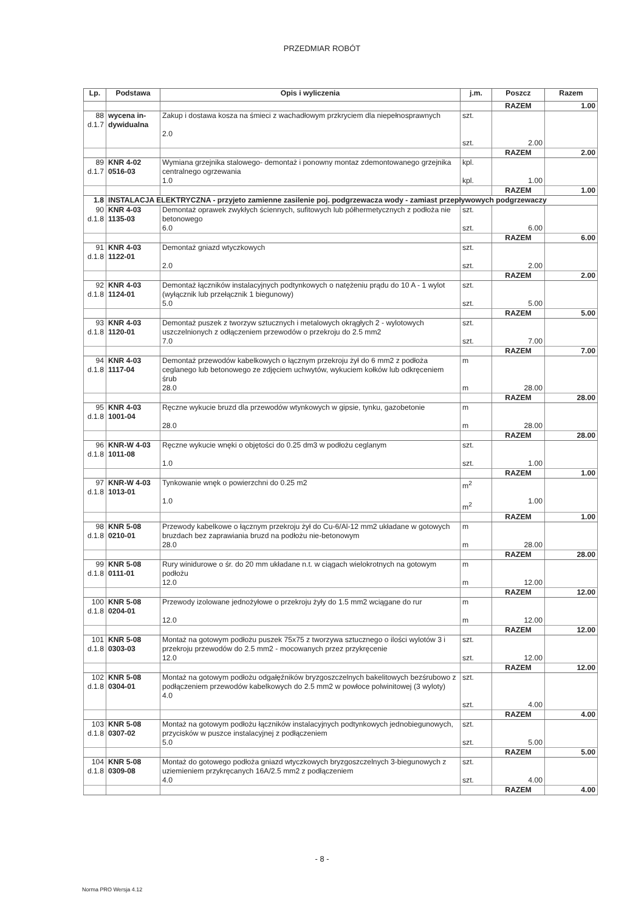PRZEDMIAR ROBÓT
| Lp. | Podstawa | Opis i wyliczenia | j.m. | Poszcz | Razem |
| --- | --- | --- | --- | --- | --- |
| | | | | RAZEM | 1.00 |
| 88 d.1.7 | wycena in- dywidualna | Zakup i dostawa kosza na śmieci z wachadłowym przkryciem dla niepełnosprawnych 2.0 | szt. szt. | 2.00 | |
| | | | | RAZEM | 2.00 |
| 89 d.1.7 | KNR 4-02 0516-03 | Wymiana grzejnika stalowego- demontaż i ponowny montaz zdemontowanego grzejnika centralnego ogrzewania 1.0 | kpl. kpl. | 1.00 | |
| | | | | RAZEM | 1.00 |
| 1.8 | INSTALACJA ELEKTRYCZNA - przyjeto zamienne zasilenie poj. podgrzewacza wody - zamiast przepływowych podgrzewaczy | | | | |
| 90 d.1.8 | KNR 4-03 1135-03 | Demontaż oprawek zwykłych ściennych, sufitowych lub półhermetycznych z podłoża nie betonowego 6.0 | szt. szt. | 6.00 | |
| | | | | RAZEM | 6.00 |
| 91 d.1.8 | KNR 4-03 1122-01 | Demontaż gniazd wtyczkowych 2.0 | szt. szt. | 2.00 | |
| | | | | RAZEM | 2.00 |
| 92 d.1.8 | KNR 4-03 1124-01 | Demontaż łączników instalacyjnych podtynkowych o natężeniu prądu do 10 A - 1 wylot (wyłącznik lub przełącznik 1 biegunowy) 5.0 | szt. szt. | 5.00 | |
| | | | | RAZEM | 5.00 |
| 93 d.1.8 | KNR 4-03 1120-01 | Demontaż puszek z tworzyw sztucznych i metalowych okrągłych 2 - wylotowych uszczelnionych z odłączeniem przewodów o przekroju do 2.5 mm2 7.0 | szt. szt. | 7.00 | |
| | | | | RAZEM | 7.00 |
| 94 d.1.8 | KNR 4-03 1117-04 | Demontaż przewodów kabelkowych o łącznym przekroju żył do 6 mm2 z podłoża ceglanego lub betonowego ze zdjęciem uchwytów, wykuciem kołków lub odkręceniem śrub 28.0 | m m | 28.00 | |
| | | | | RAZEM | 28.00 |
| 95 d.1.8 | KNR 4-03 1001-04 | Ręczne wykucie bruzd dla przewodów wtynkowych w gipsie, tynku, gazobetonie 28.0 | m m | 28.00 | |
| | | | | RAZEM | 28.00 |
| 96 d.1.8 | KNR-W 4-03 1011-08 | Ręczne wykucie wnęki o objętości do 0.25 dm3 w podłożu ceglanym 1.0 | szt. szt. | 1.00 | |
| | | | | RAZEM | 1.00 |
| 97 d.1.8 | KNR-W 4-03 1013-01 | Tynkowanie wnęk o powierzchni do 0.25 m2 1.0 | m<sup>2</sup> m<sup>2</sup> | 1.00 | |
| | | | | RAZEM | 1.00 |
| 98 d.1.8 | KNR 5-08 0210-01 | Przewody kabelkowe o łącznym przekroju żył do Cu-6/Al-12 mm2 układane w gotowych bruzdach bez zaprawiania bruzd na podłożu nie-betonowym 28.0 | m m | 28.00 | |
| | | | | RAZEM | 28.00 |
| 99 d.1.8 | KNR 5-08 0111-01 | Rury winidurowe o śr. do 20 mm układane n.t. w ciągach wielokrotnych na gotowym podłożu 12.0 | m m | 12.00 | |
| | | | | RAZEM | 12.00 |
| 100 d.1.8 | KNR 5-08 0204-01 | Przewody izolowane jednożyłowe o przekroju żyły do 1.5 mm2 wciągane do rur 12.0 | m m | 12.00 | |
| | | | | RAZEM | 12.00 |
| 101 d.1.8 | KNR 5-08 0303-03 | Montaż na gotowym podłożu puszek 75x75 z tworzywa sztucznego o ilości wylotów 3 i przekroju przewodów do 2.5 mm2 - mocowanych przez przykręcenie 12.0 | szt. szt. | 12.00 | |
| | | | | RAZEM | 12.00 |
| 102 d.1.8 | KNR 5-08 0304-01 | Montaż na gotowym podłożu odgałęźników bryzgoszczelnych bakelitowych bezśrubowo z podłączeniem przewodów kabelkowych do 2.5 mm2 w powłoce polwinitowej (3 wyloty) 4.0 | szt. szt. | 4.00 | |
| | | | | RAZEM | 4.00 |
| 103 d.1.8 | KNR 5-08 0307-02 | Montaż na gotowym podłożu łączników instalacyjnych podtynkowych jednobiegunowych, przycisków w puszce instalacyjnej z podłączeniem 5.0 | szt. szt. | 5.00 | |
| | | | | RAZEM | 5.00 |
| 104 d.1.8 | KNR 5-08 0309-08 | Montaż do gotowego podłoża gniazd wtyczkowych bryzgoszczelnych 3-biegunowych z uziemieniem przykręcanych 16A/2.5 mm2 z podłączeniem 4.0 | szt. szt. | 4.00 | |
| | | | | RAZEM | 4.00 |
- 8 -
Norma PRO Wersja 4.12